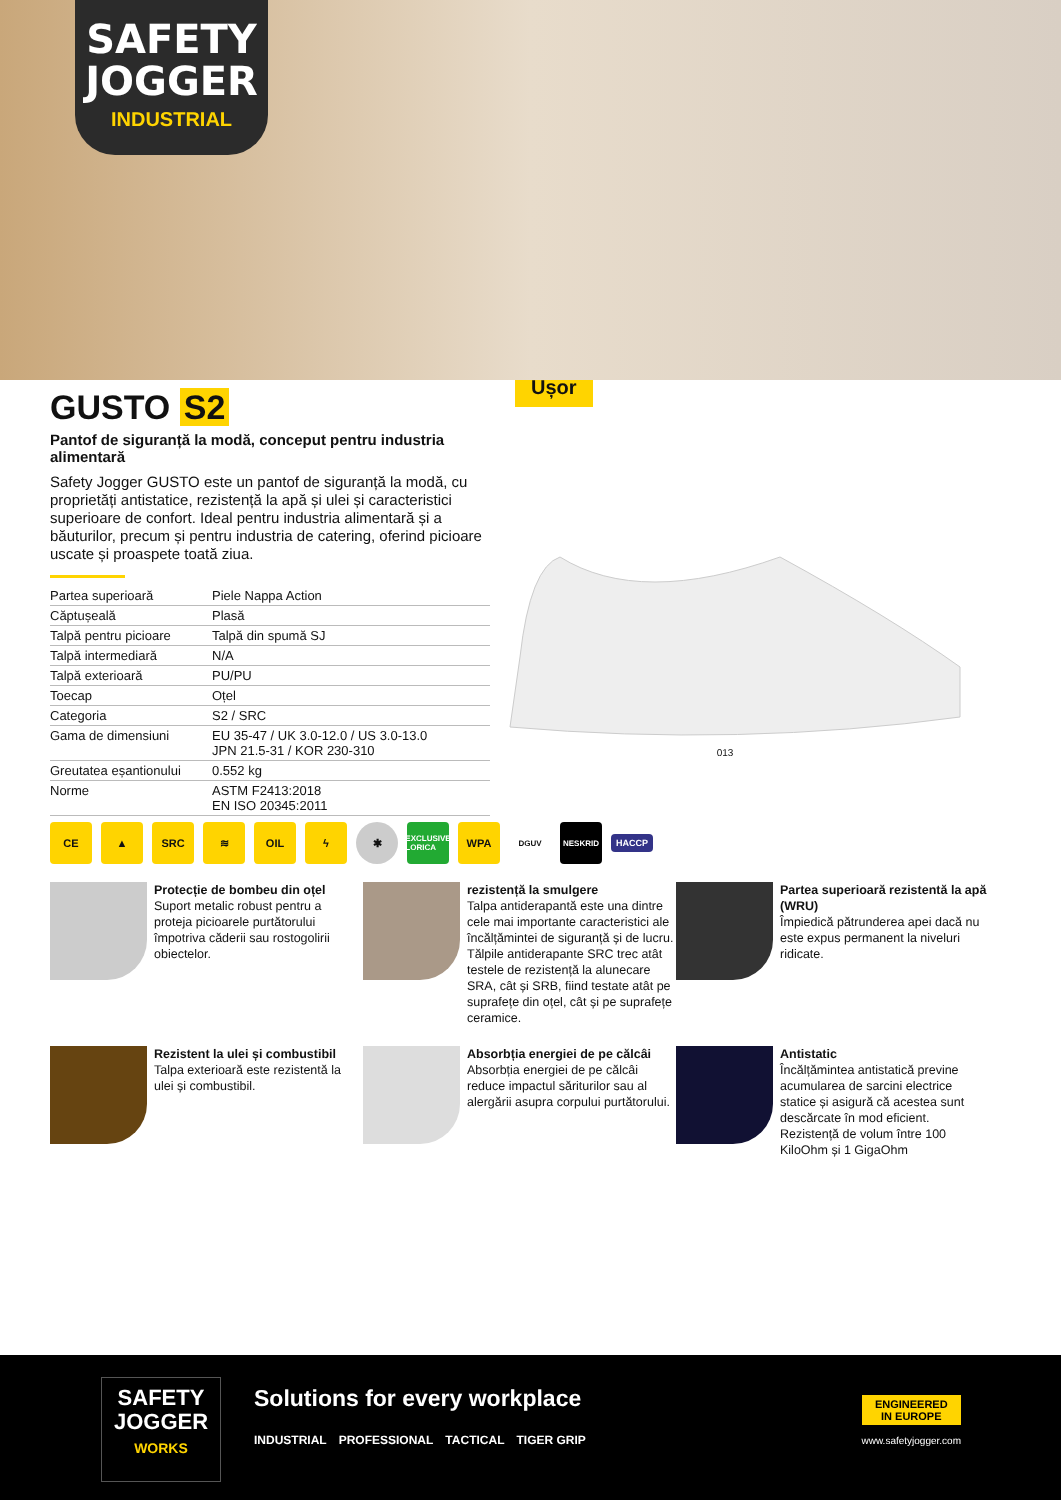SAFETY
JOGGER
INDUSTRIAL
Ușor
GUSTO S2
Pantof de siguranță la modă, conceput pentru industria alimentară
Safety Jogger GUSTO este un pantof de siguranță la modă, cu proprietăți antistatice, rezistență la apă și ulei și caracteristici superioare de confort. Ideal pentru industria alimentară și a băuturilor, precum și pentru industria de catering, oferind picioare uscate și proaspete toată ziua.
| Partea superioară | Piele Nappa Action |
| Căptușeală | Plasă |
| Talpă pentru picioare | Talpă din spumă SJ |
| Talpă intermediară | N/A |
| Talpă exterioară | PU/PU |
| Toecap | Oțel |
| Categoria | S2 / SRC |
| Gama de dimensiuni | EU 35-47 / UK 3.0-12.0 / US 3.0-13.0 JPN 21.5-31 / KOR 230-310 |
| Greutatea eșantionului | 0.552 kg |
| Norme | ASTM F2413:2018 EN ISO 20345:2011 |
013
CE ▲ SRC ≋ OIL ϟ ✱
EXCLUSIVE LORICA
WPA
DGUV NESKRID
HACCP
Protecție de bombeu din oțel
Suport metalic robust pentru a proteja picioarele purtătorului împotriva căderii sau rostogolirii obiectelor.
rezistență la smulgere
Talpa antiderapantă este una dintre cele mai importante caracteristici ale încălțămintei de siguranță și de lucru. Tălpile antiderapante SRC trec atât testele de rezistență la alunecare SRA, cât și SRB, fiind testate atât pe suprafețe din oțel, cât și pe suprafețe ceramice.
Partea superioară rezistentă la apă (WRU)
Împiedică pătrunderea apei dacă nu este expus permanent la niveluri ridicate.
Rezistent la ulei și combustibil
Talpa exterioară este rezistentă la ulei și combustibil.
Absorbția energiei de pe călcâi
Absorbția energiei de pe călcâi reduce impactul săriturilor sau al alergării asupra corpului purtătorului.
Antistatic
Încălțămintea antistatică previne acumularea de sarcini electrice statice și asigură că acestea sunt descărcate în mod eficient. Rezistență de volum între 100 KiloOhm și 1 GigaOhm
SAFETY
JOGGER
WORKS
Solutions for every workplace
INDUSTRIAL PROFESSIONAL TACTICAL TIGER GRIP
ENGINEERED
IN EUROPE
www.safetyjogger.com